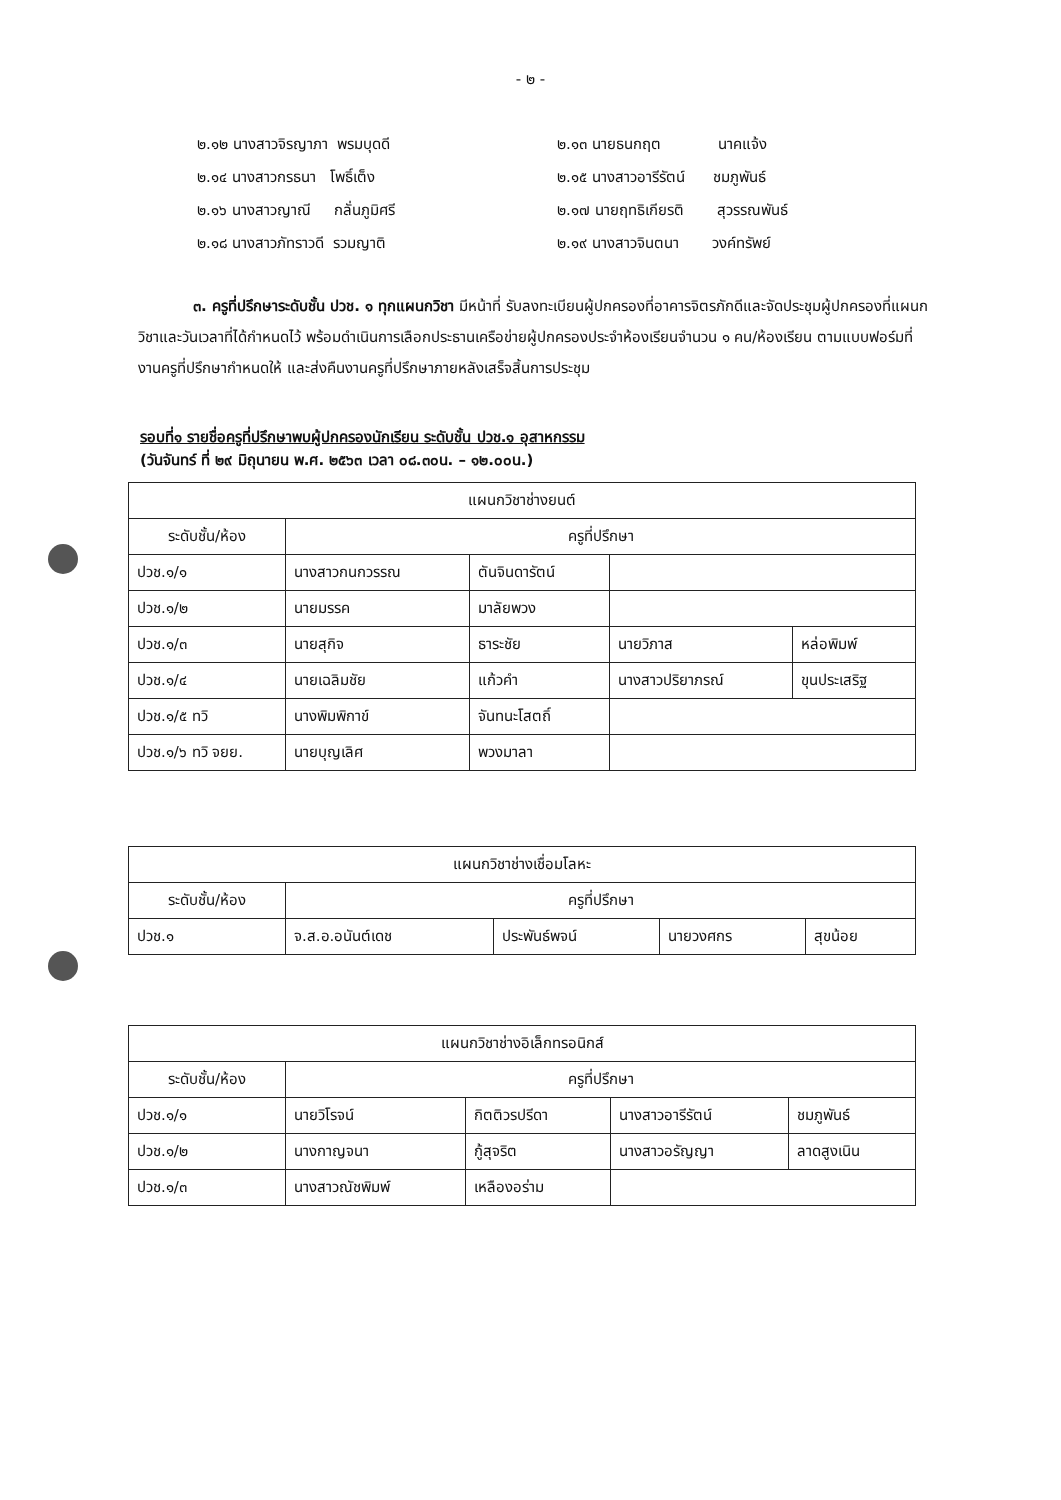- ๒ -
๒.๑๒ นางสาวจิรญาภา พรมบุดดี
๒.๑๓ นายธนกฤต นาคแจ้ง
๒.๑๔ นางสาวกรธนา โพธิ์เต็ง
๒.๑๕ นางสาวอารีรัตน์ ชมภูพันธ์
๒.๑๖ นางสาวญาณี กลั่นภูมิศรี
๒.๑๗ นายฤทธิเกียรติ สุวรรณพันธ์
๒.๑๘ นางสาวภัทราวดี รวมญาติ
๒.๑๙ นางสาวจินตนา วงค์ทรัพย์
๓. ครูที่ปรึกษาระดับชั้น ปวช. ๑ ทุกแผนกวิชา มีหน้าที่ รับลงทะเบียนผู้ปกครองที่อาคารจิตรภักดีและจัดประชุมผู้ปกครองที่แผนกวิชาและวันเวลาที่ได้กำหนดไว้ พร้อมดำเนินการเลือกประธานเครือข่ายผู้ปกครองประจำห้องเรียนจำนวน ๑ คน/ห้องเรียน ตามแบบฟอร์มที่งานครูที่ปรึกษากำหนดให้ และส่งคืนงานครูที่ปรึกษาภายหลังเสร็จสิ้นการประชุม
รอบที่๑ รายชื่อครูที่ปรึกษาพบผู้ปกครองนักเรียน ระดับชั้น ปวช.๑ อุสาหกรรม
(วันจันทร์ ที่ ๒๙ มิถุนายน พ.ศ. ๒๕๖๓ เวลา ๐๘.๓๐น. – ๑๒.๐๐น.)
| แผนกวิชาช่างยนต์ | | | | |
| ระดับชั้น/ห้อง | ครูที่ปรึกษา | | | |
| ปวช.๑/๑ | นางสาวกนกวรรณ | ตันจินดารัตน์ | | |
| ปวช.๑/๒ | นายมรรค | มาลัยพวง | | |
| ปวช.๑/๓ | นายสุกิจ | ธาระชัย | นายวิภาส | หล่อพิมพ์ |
| ปวช.๑/๔ | นายเฉลิมชัย | แก้วคำ | นางสาวปริยาภรณ์ | ขุนประเสริฐ |
| ปวช.๑/๕ ทวิ | นางพิมพิกาข์ | จันทนะโสตถิ์ | | |
| ปวช.๑/๖ ทวิ จยย. | นายบุญเลิศ | พวงมาลา | | |
| แผนกวิชาช่างเชื่อมโลหะ | | | | |
| ระดับชั้น/ห้อง | ครูที่ปรึกษา | | | |
| ปวช.๑ | จ.ส.อ.อนันต์เดช | ประพันธ์พจน์ | นายวงศกร | สุขน้อย |
| แผนกวิชาช่างอิเล็กทรอนิกส์ | | | | |
| ระดับชั้น/ห้อง | ครูที่ปรึกษา | | | |
| ปวช.๑/๑ | นายวิโรจน์ | กิตติวรปรีดา | นางสาวอารีรัตน์ | ชมภูพันธ์ |
| ปวช.๑/๒ | นางกาญจนา | กู้สุจริต | นางสาวอรัญญา | ลาดสูงเนิน |
| ปวช.๑/๓ | นางสาวณัชพิมพ์ | เหลืองอร่าม | | |